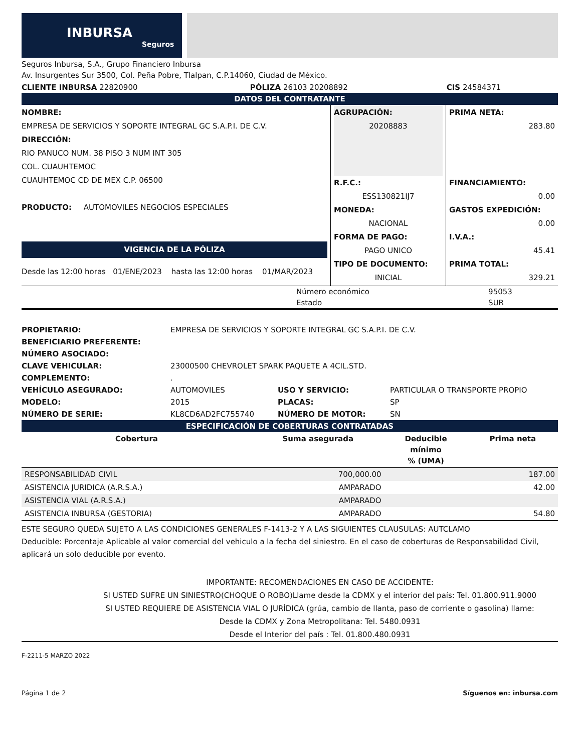INBURSA
Seguros
Seguros Inbursa, S.A., Grupo Financiero Inbursa
Av. Insurgentes Sur 3500, Col. Peña Pobre, Tlalpan, C.P.14060, Ciudad de México.
| CLIENTE INBURSA 22820900 | PÓLIZA 26103 20208892 | CIS 24584371 |
DATOS DEL CONTRATANTE
| NOMBRE: EMPRESA DE SERVICIOS Y SOPORTE INTEGRAL GC S.A.P.I. DE C.V. DIRECCIÓN: RIO PANUCO NUM. 38 PISO 3 NUM INT 305 COL. CUAUHTEMOC CUAUHTEMOC CD DE MEX C.P. 06500 PRODUCTO: AUTOMOVILES NEGOCIOS ESPECIALES VIGENCIA DE LA PÓLIZA Desde las 12:00 horas 01/ENE/2023 hasta las 12:00 horas 01/MAR/2023 | AGRUPACIÓN: 20208883 R.F.C.: ESS130821IJ7 MONEDA: NACIONAL FORMA DE PAGO: PAGO UNICO TIPO DE DOCUMENTO: INICIAL | PRIMA NETA: 283.80 FINANCIAMIENTO: 0.00 GASTOS EXPEDICIÓN: 0.00 I.V.A.: 45.41 PRIMA TOTAL: 329.21 |
| | Número económico | 95053 |
| | Estado | SUR |
| PROPIETARIO: | EMPRESA DE SERVICIOS Y SOPORTE INTEGRAL GC S.A.P.I. DE C.V. | | |
| BENEFICIARIO PREFERENTE: | | | |
| NÚMERO ASOCIADO: | | | |
| CLAVE VEHICULAR: | 23000500 CHEVROLET SPARK PAQUETE A 4CIL.STD. | | |
| COMPLEMENTO: | . | | |
| VEHÍCULO ASEGURADO: | AUTOMOVILES | USO Y SERVICIO: | PARTICULAR O TRANSPORTE PROPIO |
| MODELO: | 2015 | PLACAS: | SP |
| NÚMERO DE SERIE: | KL8CD6AD2FC755740 | NÚMERO DE MOTOR: | SN |
ESPECIFICACIÓN DE COBERTURAS CONTRATADAS
| Cobertura | Suma asegurada | Deducible mínimo % (UMA) | | Prima neta |
| --- | --- | --- | --- | --- |
| RESPONSABILIDAD CIVIL | 700,000.00 | | | 187.00 |
| ASISTENCIA JURIDICA (A.R.S.A.) | AMPARADO | | | 42.00 |
| ASISTENCIA VIAL (A.R.S.A.) | AMPARADO | | | |
| ASISTENCIA INBURSA (GESTORIA) | AMPARADO | | | 54.80 |
ESTE SEGURO QUEDA SUJETO A LAS CONDICIONES GENERALES F-1413-2 Y A LAS SIGUIENTES CLAUSULAS: AUTCLAMO
Deducible: Porcentaje Aplicable al valor comercial del vehiculo a la fecha del siniestro. En el caso de coberturas de Responsabilidad Civil, aplicará un solo deducible por evento.
IMPORTANTE: RECOMENDACIONES EN CASO DE ACCIDENTE:
SI USTED SUFRE UN SINIESTRO(CHOQUE O ROBO)Llame desde la CDMX y el interior del país: Tel. 01.800.911.9000
SI USTED REQUIERE DE ASISTENCIA VIAL O JURÍDICA (grúa, cambio de llanta, paso de corriente o gasolina) llame:
Desde la CDMX y Zona Metropolitana: Tel. 5480.0931
Desde el Interior del país : Tel. 01.800.480.0931
F-2211-5 MARZO 2022
Página 1 de 2 Síguenos en: inbursa.com